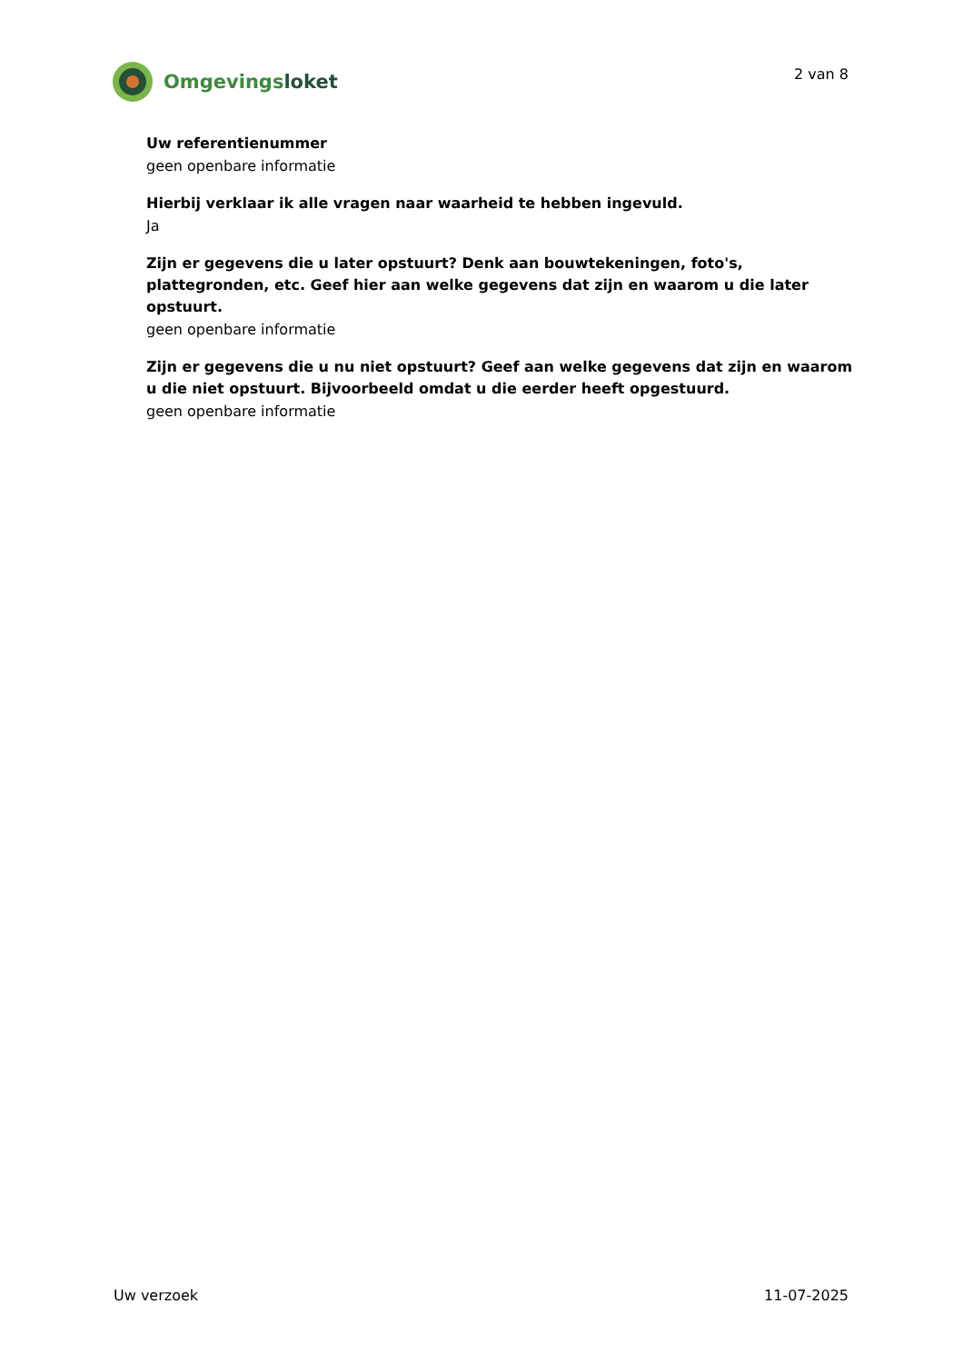Omgevingsloket
2 van 8
Uw referentienummer
geen openbare informatie
Hierbij verklaar ik alle vragen naar waarheid te hebben ingevuld.
Ja
Zijn er gegevens die u later opstuurt? Denk aan bouwtekeningen, foto's, plattegronden, etc. Geef hier aan welke gegevens dat zijn en waarom u die later opstuurt.
geen openbare informatie
Zijn er gegevens die u nu niet opstuurt? Geef aan welke gegevens dat zijn en waarom u die niet opstuurt. Bijvoorbeeld omdat u die eerder heeft opgestuurd.
geen openbare informatie
Uw verzoek 11-07-2025